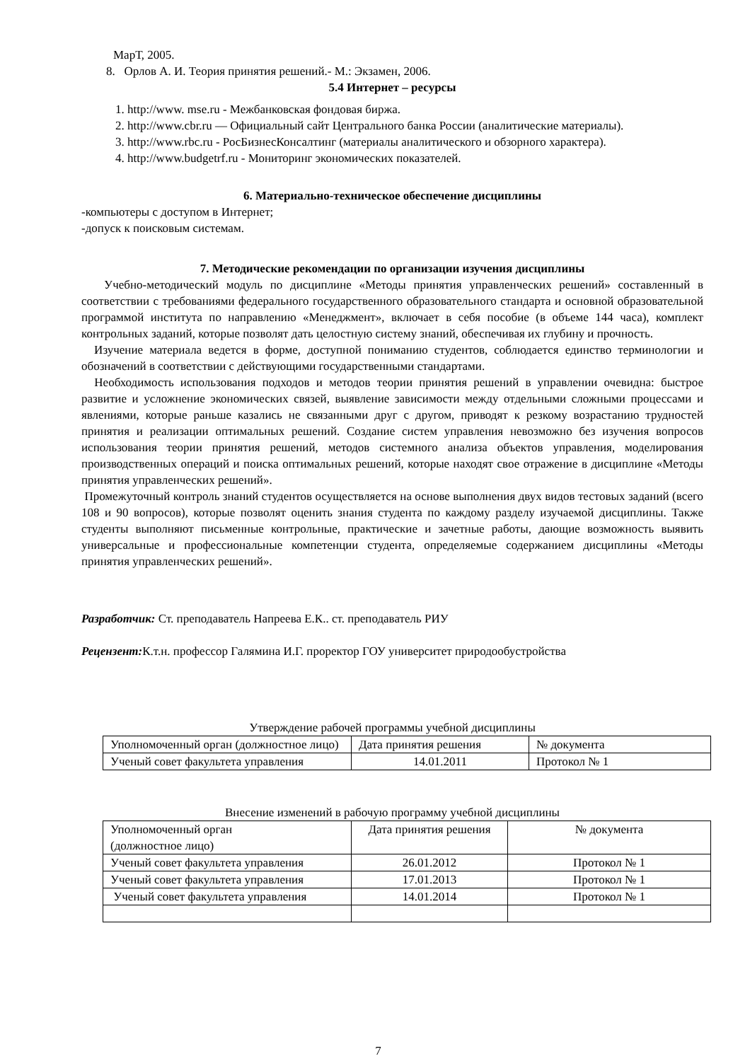МарТ, 2005.
8. Орлов А. И. Теория принятия решений.- М.: Экзамен, 2006.
5.4 Интернет – ресурсы
1. http://www. mse.ru - Межбанковская фондовая биржа.
2. http://www.cbr.ru — Официальный сайт Центрального банка России (аналитические материалы).
3. http://www.rbc.ru - РосБизнесКонсалтинг (материалы аналитического и обзорного характера).
4. http://www.budgetrf.ru - Мониторинг экономических показателей.
6. Материально-техническое обеспечение дисциплины
-компьютеры с доступом в Интернет;
-допуск к поисковым системам.
7. Методические рекомендации по организации изучения дисциплины
Учебно-методический модуль по дисциплине «Методы принятия управленческих решений» составленный в соответствии с требованиями федерального государственного образовательного стандарта и основной образовательной программой института по направлению «Менеджмент», включает в себя пособие (в объеме 144 часа), комплект контрольных заданий, которые позволят дать целостную систему знаний, обеспечивая их глубину и прочность.
Изучение материала ведется в форме, доступной пониманию студентов, соблюдается единство терминологии и обозначений в соответствии с действующими государственными стандартами.
Необходимость использования подходов и методов теории принятия решений в управлении очевидна: быстрое развитие и усложнение экономических связей, выявление зависимости между отдельными сложными процессами и явлениями, которые раньше казались не связанными друг с другом, приводят к резкому возрастанию трудностей принятия и реализации оптимальных решений. Создание систем управления невозможно без изучения вопросов использования теории принятия решений, методов системного анализа объектов управления, моделирования производственных операций и поиска оптимальных решений, которые находят свое отражение в дисциплине «Методы принятия управленческих решений».
Промежуточный контроль знаний студентов осуществляется на основе выполнения двух видов тестовых заданий (всего 108 и 90 вопросов), которые позволят оценить знания студента по каждому разделу изучаемой дисциплины. Также студенты выполняют письменные контрольные, практические и зачетные работы, дающие возможность выявить универсальные и профессиональные компетенции студента, определяемые содержанием дисциплины «Методы принятия управленческих решений».
Разработчик: Ст. преподаватель Напреева Е.К.. ст. преподаватель РИУ
Рецензент: К.т.н. профессор Галямина И.Г. проректор ГОУ университет природообустройства
Утверждение рабочей программы учебной дисциплины
| Уполномоченный орган (должностное лицо) | Дата принятия решения | № документа |
| Ученый совет факультета управления | 14.01.2011 | Протокол № 1 |
Внесение изменений в рабочую программу учебной дисциплины
| Уполномоченный орган (должностное лицо) | Дата принятия решения | № документа |
| Ученый совет факультета управления | 26.01.2012 | Протокол № 1 |
| Ученый совет факультета управления | 17.01.2013 | Протокол № 1 |
| Ученый совет факультета управления | 14.01.2014 | Протокол № 1 |
7